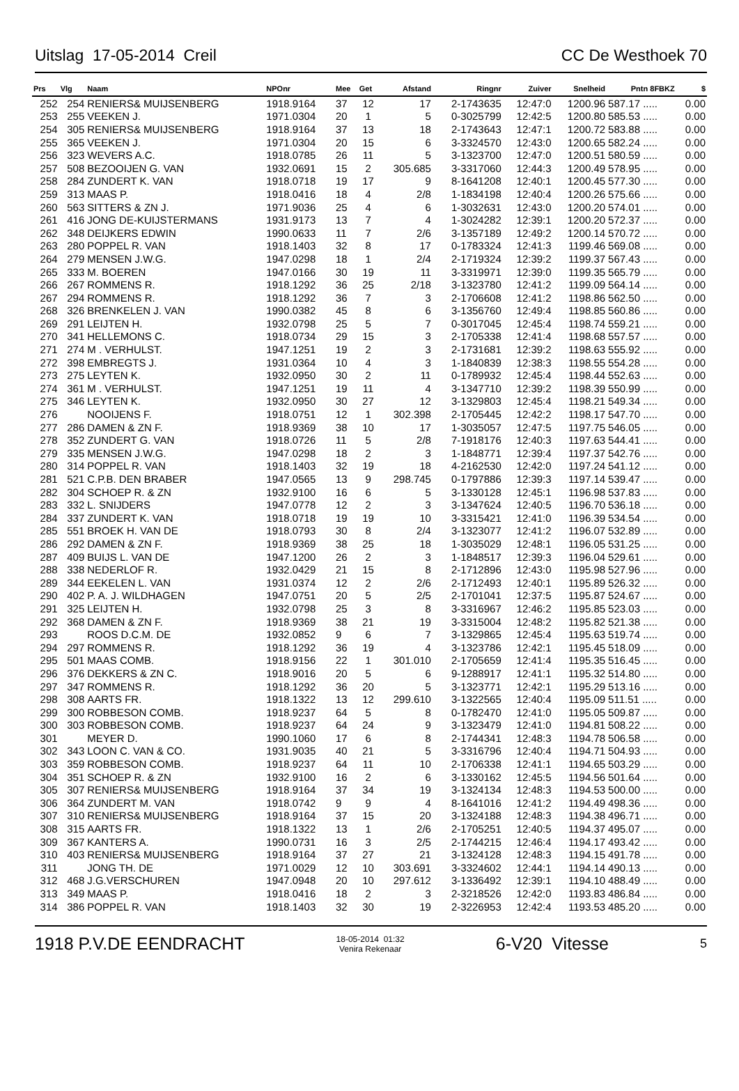Uitslag 17-05-2014 Creil CC De Westhoek 70
| Prs | Vlg | Naam | NPOnr | Mee | Get | Afstand | Ringnr | Zuiver | Snelheid | Pntn 8FBKZ | $ |
| --- | --- | --- | --- | --- | --- | --- | --- | --- | --- | --- | --- |
| 252 | 254 | RENIERS& MUIJSENBERG | 1918.9164 | 37 | 12 | 17 | 2-1743635 | 12:47:0 | 1200.96 | 587.17 ..... | 0.00 |
| 253 | 255 | VEEKEN J. | 1971.0304 | 20 | 1 | 5 | 0-3025799 | 12:42:5 | 1200.80 | 585.53 ..... | 0.00 |
| 254 | 305 | RENIERS& MUIJSENBERG | 1918.9164 | 37 | 13 | 18 | 2-1743643 | 12:47:1 | 1200.72 | 583.88 ..... | 0.00 |
| 255 | 365 | VEEKEN J. | 1971.0304 | 20 | 15 | 6 | 3-3324570 | 12:43:0 | 1200.65 | 582.24 ..... | 0.00 |
| 256 | 323 | WEVERS A.C. | 1918.0785 | 26 | 11 | 5 | 3-1323700 | 12:47:0 | 1200.51 | 580.59 ..... | 0.00 |
| 257 | 508 | BEZOOIJEN G. VAN | 1932.0691 | 15 | 2 | 305.685 | 3-3317060 | 12:44:3 | 1200.49 | 578.95 ..... | 0.00 |
| 258 | 284 | ZUNDERT K. VAN | 1918.0718 | 19 | 17 | 9 | 8-1641208 | 12:40:1 | 1200.45 | 577.30 ..... | 0.00 |
| 259 | 313 | MAAS P. | 1918.0416 | 18 | 4 | 2/8 | 1-1834198 | 12:40:4 | 1200.26 | 575.66 ..... | 0.00 |
| 260 | 563 | SITTERS & ZN J. | 1971.9036 | 25 | 4 | 6 | 1-3032631 | 12:43:0 | 1200.20 | 574.01 ..... | 0.00 |
| 261 | 416 | JONG DE-KUIJSTERMANS | 1931.9173 | 13 | 7 | 4 | 1-3024282 | 12:39:1 | 1200.20 | 572.37 ..... | 0.00 |
| 262 | 348 | DEIJKERS EDWIN | 1990.0633 | 11 | 7 | 2/6 | 3-1357189 | 12:49:2 | 1200.14 | 570.72 ..... | 0.00 |
| 263 | 280 | POPPEL R. VAN | 1918.1403 | 32 | 8 | 17 | 0-1783324 | 12:41:3 | 1199.46 | 569.08 ..... | 0.00 |
| 264 | 279 | MENSEN J.W.G. | 1947.0298 | 18 | 1 | 2/4 | 2-1719324 | 12:39:2 | 1199.37 | 567.43 ..... | 0.00 |
| 265 | 333 | M. BOEREN | 1947.0166 | 30 | 19 | 11 | 3-3319971 | 12:39:0 | 1199.35 | 565.79 ..... | 0.00 |
| 266 | 267 | ROMMENS R. | 1918.1292 | 36 | 25 | 2/18 | 3-1323780 | 12:41:2 | 1199.09 | 564.14 ..... | 0.00 |
| 267 | 294 | ROMMENS R. | 1918.1292 | 36 | 7 | 3 | 2-1706608 | 12:41:2 | 1198.86 | 562.50 ..... | 0.00 |
| 268 | 326 | BRENKELEN J. VAN | 1990.0382 | 45 | 8 | 6 | 3-1356760 | 12:49:4 | 1198.85 | 560.86 ..... | 0.00 |
| 269 | 291 | LEIJTEN H. | 1932.0798 | 25 | 5 | 7 | 0-3017045 | 12:45:4 | 1198.74 | 559.21 ..... | 0.00 |
| 270 | 341 | HELLEMONS C. | 1918.0734 | 29 | 15 | 3 | 2-1705338 | 12:41:4 | 1198.68 | 557.57 ..... | 0.00 |
| 271 | 274 | M . VERHULST. | 1947.1251 | 19 | 2 | 3 | 2-1731681 | 12:39:2 | 1198.63 | 555.92 ..... | 0.00 |
| 272 | 398 | EMBREGTS J. | 1931.0364 | 10 | 4 | 3 | 1-1840839 | 12:38:3 | 1198.55 | 554.28 ..... | 0.00 |
| 273 | 275 | LEYTEN K. | 1932.0950 | 30 | 2 | 11 | 0-1789932 | 12:45:4 | 1198.44 | 552.63 ..... | 0.00 |
| 274 | 361 | M . VERHULST. | 1947.1251 | 19 | 11 | 4 | 3-1347710 | 12:39:2 | 1198.39 | 550.99 ..... | 0.00 |
| 275 | 346 | LEYTEN K. | 1932.0950 | 30 | 27 | 12 | 3-1329803 | 12:45:4 | 1198.21 | 549.34 ..... | 0.00 |
| 276 | | NOOIJENS F. | 1918.0751 | 12 | 1 | 302.398 | 2-1705445 | 12:42:2 | 1198.17 | 547.70 ..... | 0.00 |
| 277 | 286 | DAMEN & ZN F. | 1918.9369 | 38 | 10 | 17 | 1-3035057 | 12:47:5 | 1197.75 | 546.05 ..... | 0.00 |
| 278 | 352 | ZUNDERT G. VAN | 1918.0726 | 11 | 5 | 2/8 | 7-1918176 | 12:40:3 | 1197.63 | 544.41 ..... | 0.00 |
| 279 | 335 | MENSEN J.W.G. | 1947.0298 | 18 | 2 | 3 | 1-1848771 | 12:39:4 | 1197.37 | 542.76 ..... | 0.00 |
| 280 | 314 | POPPEL R. VAN | 1918.1403 | 32 | 19 | 18 | 4-2162530 | 12:42:0 | 1197.24 | 541.12 ..... | 0.00 |
| 281 | 521 | C.P.B. DEN BRABER | 1947.0565 | 13 | 9 | 298.745 | 0-1797886 | 12:39:3 | 1197.14 | 539.47 ..... | 0.00 |
| 282 | 304 | SCHOEP R. & ZN | 1932.9100 | 16 | 6 | 5 | 3-1330128 | 12:45:1 | 1196.98 | 537.83 ..... | 0.00 |
| 283 | 332 | L. SNIJDERS | 1947.0778 | 12 | 2 | 3 | 3-1347624 | 12:40:5 | 1196.70 | 536.18 ..... | 0.00 |
| 284 | 337 | ZUNDERT K. VAN | 1918.0718 | 19 | 19 | 10 | 3-3315421 | 12:41:0 | 1196.39 | 534.54 ..... | 0.00 |
| 285 | 551 | BROEK H. VAN DE | 1918.0793 | 30 | 8 | 2/4 | 3-1323077 | 12:41:2 | 1196.07 | 532.89 ..... | 0.00 |
| 286 | 292 | DAMEN & ZN F. | 1918.9369 | 38 | 25 | 18 | 1-3035029 | 12:48:1 | 1196.05 | 531.25 ..... | 0.00 |
| 287 | 409 | BUIJS L. VAN DE | 1947.1200 | 26 | 2 | 3 | 1-1848517 | 12:39:3 | 1196.04 | 529.61 ..... | 0.00 |
| 288 | 338 | NEDERLOF R. | 1932.0429 | 21 | 15 | 8 | 2-1712896 | 12:43:0 | 1195.98 | 527.96 ..... | 0.00 |
| 289 | 344 | EEKELEN L. VAN | 1931.0374 | 12 | 2 | 2/6 | 2-1712493 | 12:40:1 | 1195.89 | 526.32 ..... | 0.00 |
| 290 | 402 | P. A. J. WILDHAGEN | 1947.0751 | 20 | 5 | 2/5 | 2-1701041 | 12:37:5 | 1195.87 | 524.67 ..... | 0.00 |
| 291 | 325 | LEIJTEN H. | 1932.0798 | 25 | 3 | 8 | 3-3316967 | 12:46:2 | 1195.85 | 523.03 ..... | 0.00 |
| 292 | 368 | DAMEN & ZN F. | 1918.9369 | 38 | 21 | 19 | 3-3315004 | 12:48:2 | 1195.82 | 521.38 ..... | 0.00 |
| 293 | | ROOS D.C.M. DE | 1932.0852 | 9 | 6 | 7 | 3-1329865 | 12:45:4 | 1195.63 | 519.74 ..... | 0.00 |
| 294 | 297 | ROMMENS R. | 1918.1292 | 36 | 19 | 4 | 3-1323786 | 12:42:1 | 1195.45 | 518.09 ..... | 0.00 |
| 295 | 501 | MAAS COMB. | 1918.9156 | 22 | 1 | 301.010 | 2-1705659 | 12:41:4 | 1195.35 | 516.45 ..... | 0.00 |
| 296 | 376 | DEKKERS & ZN C. | 1918.9016 | 20 | 5 | 6 | 9-1288917 | 12:41:1 | 1195.32 | 514.80 ..... | 0.00 |
| 297 | 347 | ROMMENS R. | 1918.1292 | 36 | 20 | 5 | 3-1323771 | 12:42:1 | 1195.29 | 513.16 ..... | 0.00 |
| 298 | 308 | AARTS FR. | 1918.1322 | 13 | 12 | 299.610 | 3-1322565 | 12:40:4 | 1195.09 | 511.51 ..... | 0.00 |
| 299 | 300 | ROBBESON COMB. | 1918.9237 | 64 | 5 | 8 | 0-1782470 | 12:41:0 | 1195.05 | 509.87 ..... | 0.00 |
| 300 | 303 | ROBBESON COMB. | 1918.9237 | 64 | 24 | 9 | 3-1323479 | 12:41:0 | 1194.81 | 508.22 ..... | 0.00 |
| 301 | | MEYER D. | 1990.1060 | 17 | 6 | 8 | 2-1744341 | 12:48:3 | 1194.78 | 506.58 ..... | 0.00 |
| 302 | 343 | LOON C. VAN & CO. | 1931.9035 | 40 | 21 | 5 | 3-3316796 | 12:40:4 | 1194.71 | 504.93 ..... | 0.00 |
| 303 | 359 | ROBBESON COMB. | 1918.9237 | 64 | 11 | 10 | 2-1706338 | 12:41:1 | 1194.65 | 503.29 ..... | 0.00 |
| 304 | 351 | SCHOEP R. & ZN | 1932.9100 | 16 | 2 | 6 | 3-1330162 | 12:45:5 | 1194.56 | 501.64 ..... | 0.00 |
| 305 | 307 | RENIERS& MUIJSENBERG | 1918.9164 | 37 | 34 | 19 | 3-1324134 | 12:48:3 | 1194.53 | 500.00 ..... | 0.00 |
| 306 | 364 | ZUNDERT M. VAN | 1918.0742 | 9 | 9 | 4 | 8-1641016 | 12:41:2 | 1194.49 | 498.36 ..... | 0.00 |
| 307 | 310 | RENIERS& MUIJSENBERG | 1918.9164 | 37 | 15 | 20 | 3-1324188 | 12:48:3 | 1194.38 | 496.71 ..... | 0.00 |
| 308 | 315 | AARTS FR. | 1918.1322 | 13 | 1 | 2/6 | 2-1705251 | 12:40:5 | 1194.37 | 495.07 ..... | 0.00 |
| 309 | 367 | KANTERS A. | 1990.0731 | 16 | 3 | 2/5 | 2-1744215 | 12:46:4 | 1194.17 | 493.42 ..... | 0.00 |
| 310 | 403 | RENIERS& MUIJSENBERG | 1918.9164 | 37 | 27 | 21 | 3-1324128 | 12:48:3 | 1194.15 | 491.78 ..... | 0.00 |
| 311 | | JONG TH. DE | 1971.0029 | 12 | 10 | 303.691 | 3-3324602 | 12:44:1 | 1194.14 | 490.13 ..... | 0.00 |
| 312 | 468 | J.G.VERSCHUREN | 1947.0948 | 20 | 10 | 297.612 | 3-1336492 | 12:39:1 | 1194.10 | 488.49 ..... | 0.00 |
| 313 | 349 | MAAS P. | 1918.0416 | 18 | 2 | 3 | 2-3218526 | 12:42:0 | 1193.83 | 486.84 ..... | 0.00 |
| 314 | 386 | POPPEL R. VAN | 1918.1403 | 32 | 30 | 19 | 2-3226953 | 12:42:4 | 1193.53 | 485.20 ..... | 0.00 |
1918 P.V.DE EENDRACHT 18-05-2014 01:32
Venira Rekenaar 6-V20 Vitesse 5